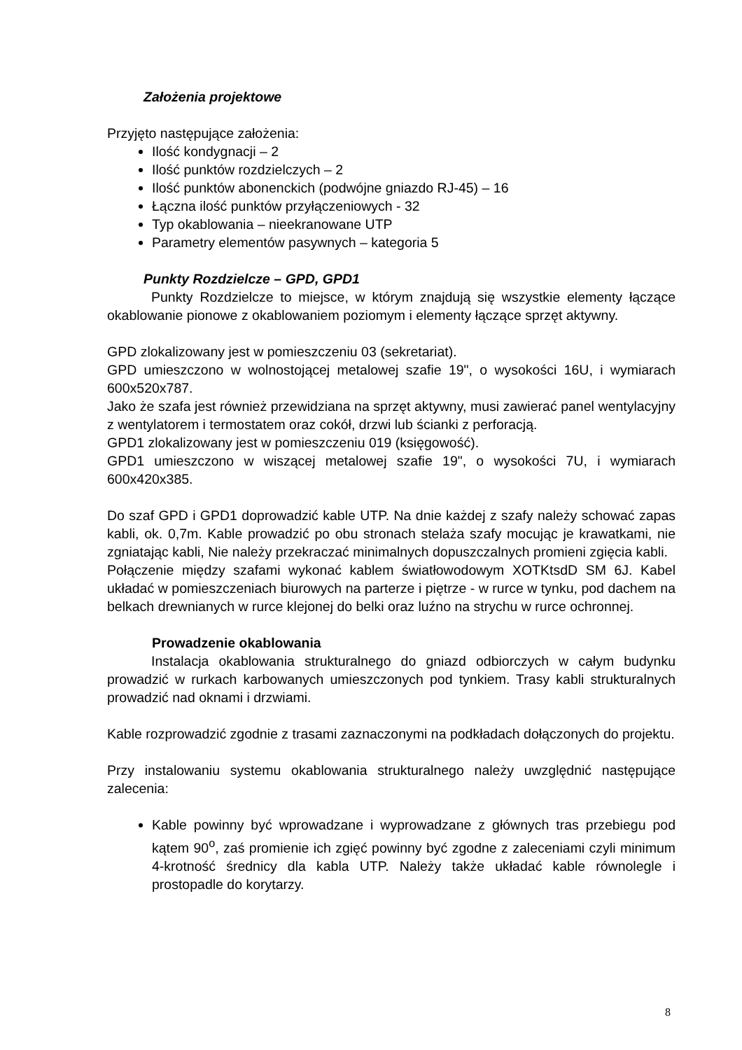Założenia projektowe
Przyjęto następujące założenia:
Ilość kondygnacji – 2
Ilość punktów rozdzielczych – 2
Ilość punktów abonenckich (podwójne gniazdo RJ-45) – 16
Łączna ilość punktów przyłączeniowych - 32
Typ okablowania – nieekranowane UTP
Parametry elementów pasywnych – kategoria 5
Punkty Rozdzielcze – GPD, GPD1
Punkty Rozdzielcze to miejsce, w którym znajdują się wszystkie elementy łączące okablowanie pionowe z okablowaniem poziomym i elementy łączące sprzęt aktywny.
GPD zlokalizowany jest w pomieszczeniu 03 (sekretariat).
GPD umieszczono w wolnostojącej metalowej szafie 19", o wysokości 16U, i wymiarach 600x520x787.
Jako że szafa jest również przewidziana na sprzęt aktywny, musi zawierać panel wentylacyjny z wentylatorem i termostatem oraz cokół, drzwi lub ścianki z perforacją.
GPD1 zlokalizowany jest w pomieszczeniu 019 (księgowość).
GPD1 umieszczono w wiszącej metalowej szafie 19", o wysokości 7U, i wymiarach 600x420x385.
Do szaf GPD i GPD1 doprowadzić kable UTP. Na dnie każdej z szafy należy schować zapas kabli, ok. 0,7m. Kable prowadzić po obu stronach stelaża szafy mocując je krawatkami, nie zgniatając kabli, Nie należy przekraczać minimalnych dopuszczalnych promieni zgięcia kabli.
Połączenie między szafami wykonać kablem światłowodowym XOTKtsdD SM 6J. Kabel układać w pomieszczeniach biurowych na parterze i piętrze - w rurce w tynku, pod dachem na belkach drewnianych w rurce klejonej do belki oraz luźno na strychu w rurce ochronnej.
Prowadzenie okablowania
Instalacja okablowania strukturalnego do gniazd odbiorczych w całym budynku prowadzić w rurkach karbowanych umieszczonych pod tynkiem. Trasy kabli strukturalnych prowadzić nad oknami i drzwiami.
Kable rozprowadzić zgodnie z trasami zaznaczonymi na podkładach dołączonych do projektu.
Przy instalowaniu systemu okablowania strukturalnego należy uwzględnić następujące zalecenia:
Kable powinny być wprowadzane i wyprowadzane z głównych tras przebiegu pod kątem 90<sup>o</sup>, zaś promienie ich zgięć powinny być zgodne z zaleceniami czyli minimum 4-krotność średnicy dla kabla UTP. Należy także układać kable równolegle i prostopadle do korytarzy.
8